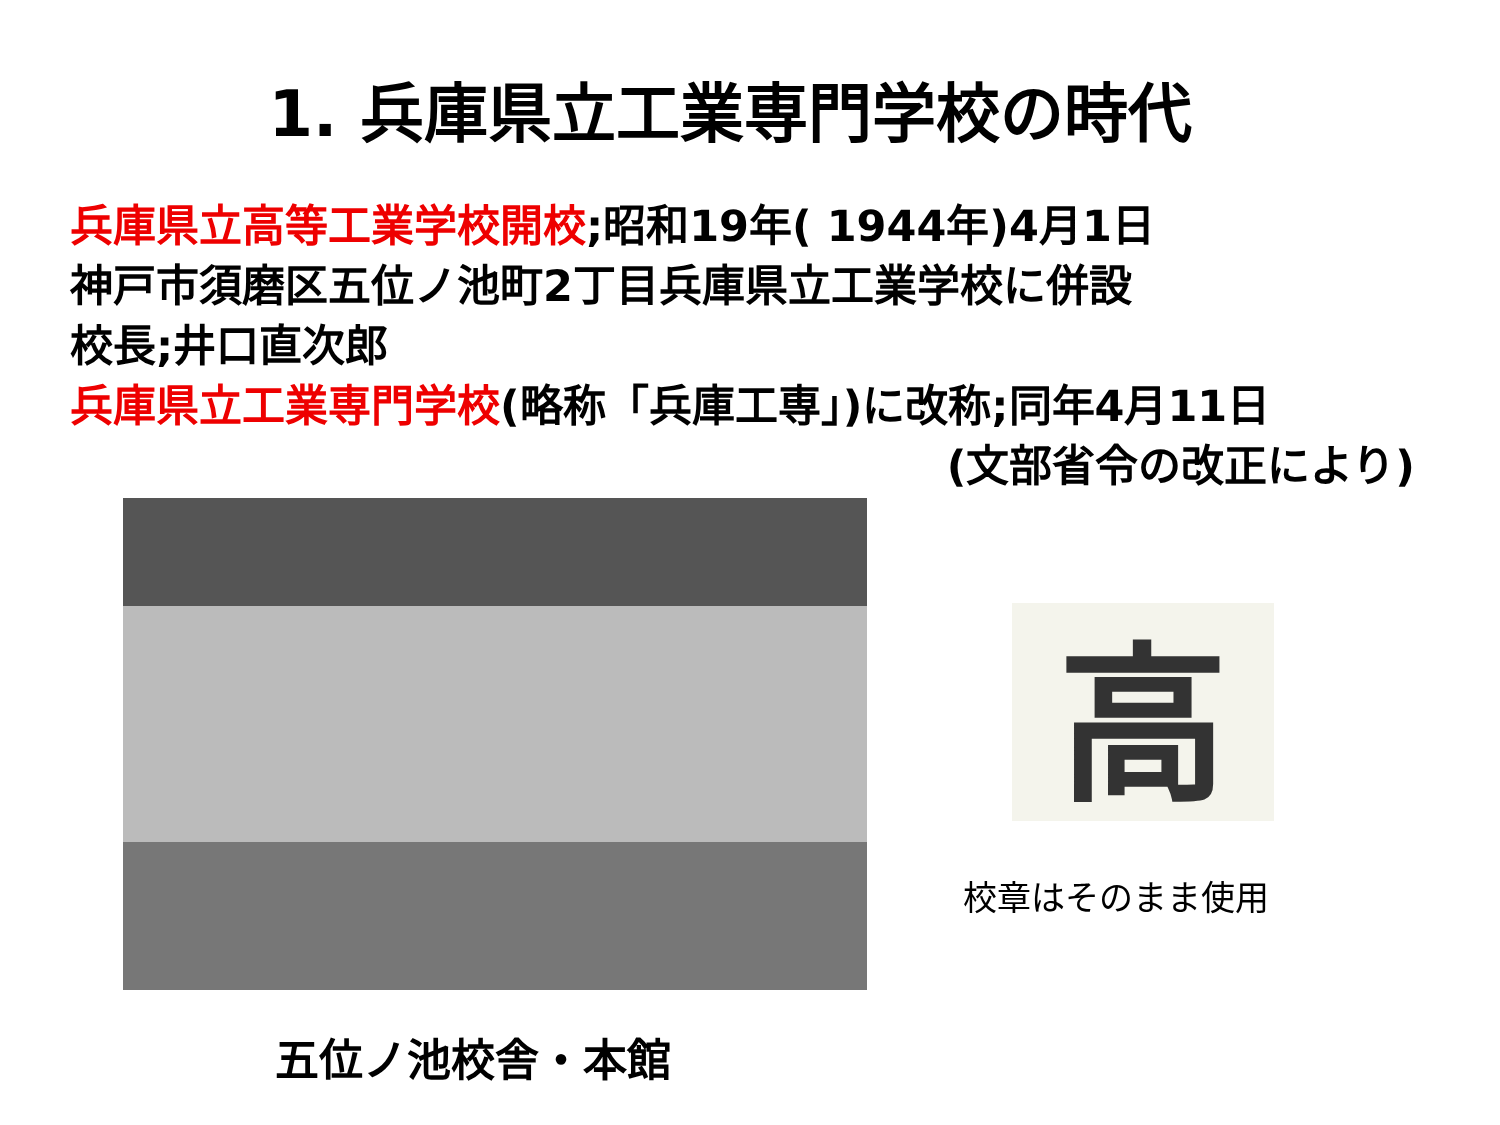1. 兵庫県立工業専門学校の時代
兵庫県立高等工業学校開校;昭和19年( 1944年)4月1日
神戸市須磨区五位ノ池町2丁目兵庫県立工業学校に併設
校長;井口直次郎
兵庫県立工業専門学校(略称「兵庫工専」)に改称;同年4月11日
(文部省令の改正により)
高
校章はそのまま使用
五位ノ池校舎・本館